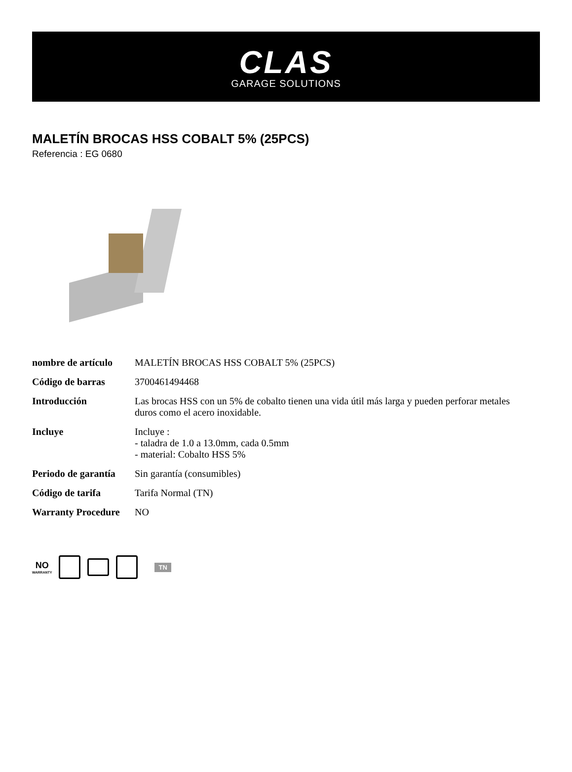CLAS
GARAGE SOLUTIONS
MALETÍN BROCAS HSS COBALT 5% (25PCS)
Referencia : EG 0680
| nombre de artículo | MALETÍN BROCAS HSS COBALT 5% (25PCS) |
| Código de barras | 3700461494468 |
| Introducción | Las brocas HSS con un 5% de cobalto tienen una vida útil más larga y pueden perforar metales duros como el acero inoxidable. |
| Incluye | Incluye : - taladra de 1.0 a 13.0mm, cada 0.5mm - material: Cobalto HSS 5% |
| Periodo de garantía | Sin garantía (consumibles) |
| Código de tarifa | Tarifa Normal (TN) |
| Warranty Procedure | NO |
NO
WARRANTY
TN